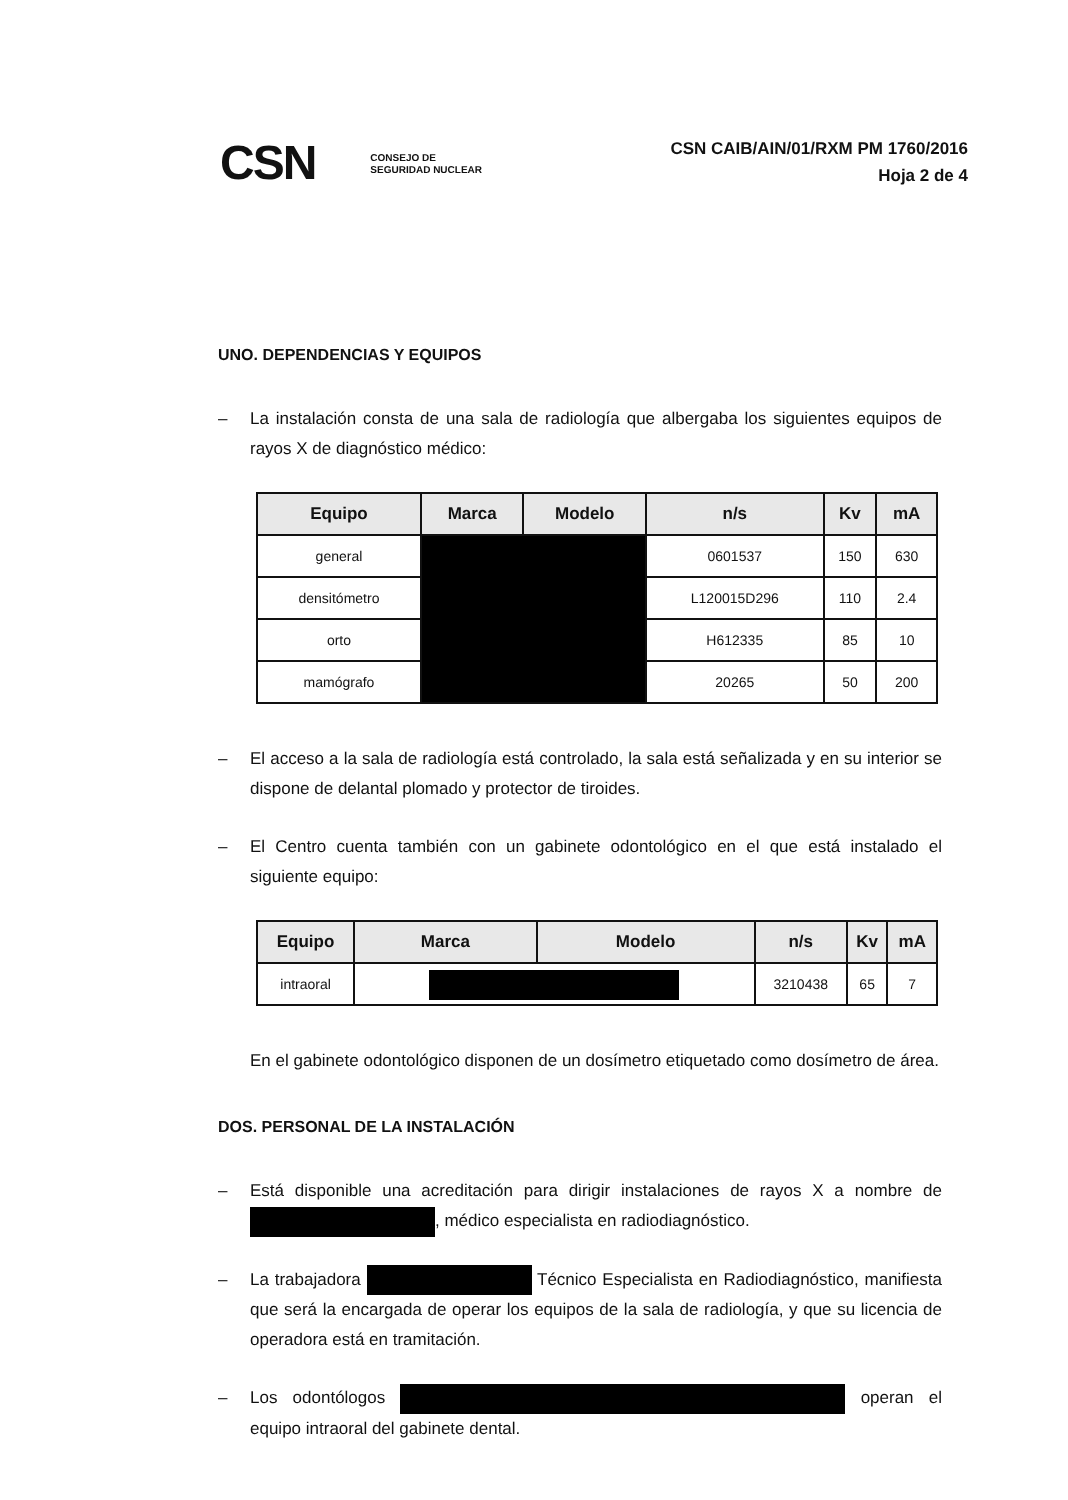CSN CONSEJO DE
SEGURIDAD NUCLEAR
CSN CAIB/AIN/01/RXM PM 1760/2016
Hoja 2 de 4
UNO. DEPENDENCIAS Y EQUIPOS
– La instalación consta de una sala de radiología que albergaba los siguientes equipos de rayos X de diagnóstico médico:
| Equipo | Marca | Modelo | n/s | Kv | mA |
| --- | --- | --- | --- | --- | --- |
| general | | | 0601537 | 150 | 630 |
| densitómetro | | | L120015D296 | 110 | 2.4 |
| orto | | | H612335 | 85 | 10 |
| mamógrafo | | | 20265 | 50 | 200 |
– El acceso a la sala de radiología está controlado, la sala está señalizada y en su interior se dispone de delantal plomado y protector de tiroides.
– El Centro cuenta también con un gabinete odontológico en el que está instalado el siguiente equipo:
| Equipo | Marca | Modelo | n/s | Kv | mA |
| --- | --- | --- | --- | --- | --- |
| intraoral | | | 3210438 | 65 | 7 |
En el gabinete odontológico disponen de un dosímetro etiquetado como dosímetro de área.
DOS. PERSONAL DE LA INSTALACIÓN
– Está disponible una acreditación para dirigir instalaciones de rayos X a nombre de , médico especialista en radiodiagnóstico.
– La trabajadora Técnico Especialista en Radiodiagnóstico, manifiesta que será la encargada de operar los equipos de la sala de radiología, y que su licencia de operadora está en tramitación.
– Los odontólogos operan el equipo intraoral del gabinete dental.